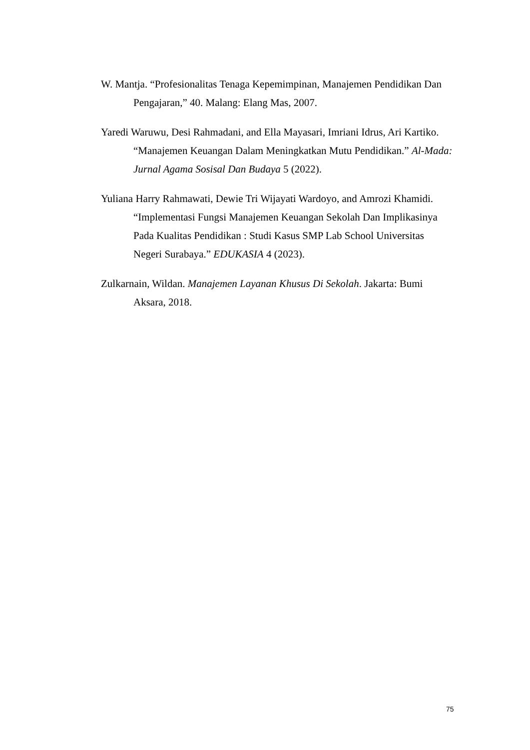W. Mantja. “Profesionalitas Tenaga Kepemimpinan, Manajemen Pendidikan Dan Pengajaran,” 40. Malang: Elang Mas, 2007.
Yaredi Waruwu, Desi Rahmadani, and Ella Mayasari, Imriani Idrus, Ari Kartiko. “Manajemen Keuangan Dalam Meningkatkan Mutu Pendidikan.” Al-Mada: Jurnal Agama Sosisal Dan Budaya 5 (2022).
Yuliana Harry Rahmawati, Dewie Tri Wijayati Wardoyo, and Amrozi Khamidi. “Implementasi Fungsi Manajemen Keuangan Sekolah Dan Implikasinya Pada Kualitas Pendidikan : Studi Kasus SMP Lab School Universitas Negeri Surabaya.” EDUKASIA 4 (2023).
Zulkarnain, Wildan. Manajemen Layanan Khusus Di Sekolah. Jakarta: Bumi Aksara, 2018.
75